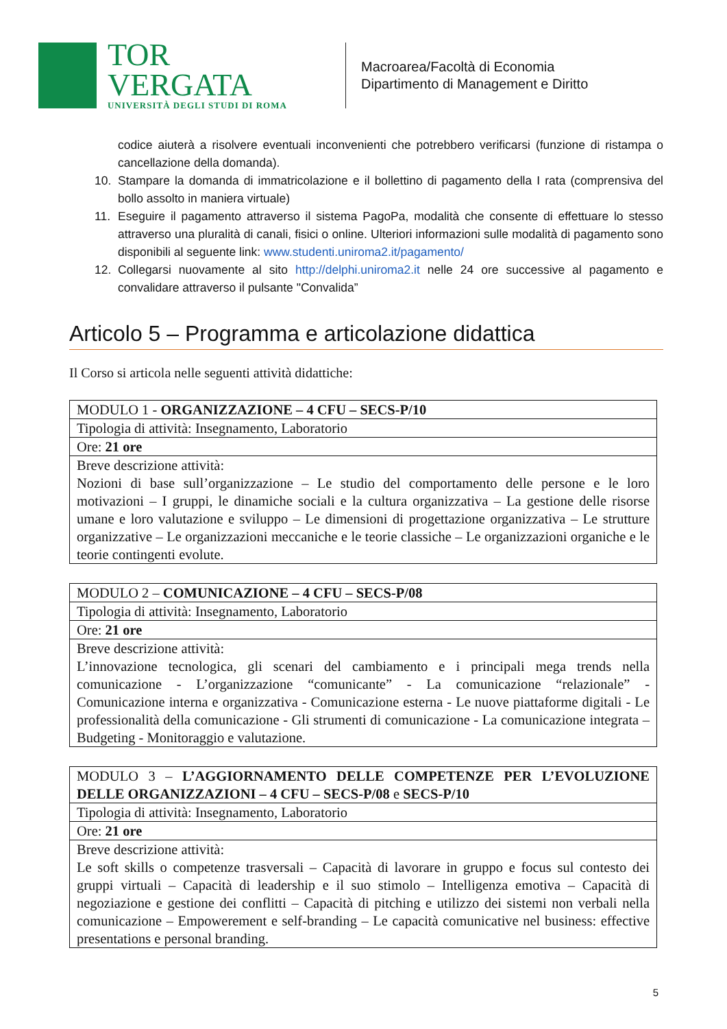TOR VERGATA
UNIVERSITÀ DEGLI STUDI DI ROMA
Macroarea/Facoltà di Economia
Dipartimento di Management e Diritto
codice aiuterà a risolvere eventuali inconvenienti che potrebbero verificarsi (funzione di ristampa o cancellazione della domanda).
10. Stampare la domanda di immatricolazione e il bollettino di pagamento della I rata (comprensiva del bollo assolto in maniera virtuale)
11. Eseguire il pagamento attraverso il sistema PagoPa, modalità che consente di effettuare lo stesso attraverso una pluralità di canali, fisici o online. Ulteriori informazioni sulle modalità di pagamento sono disponibili al seguente link: www.studenti.uniroma2.it/pagamento/
12. Collegarsi nuovamente al sito http://delphi.uniroma2.it nelle 24 ore successive al pagamento e convalidare attraverso il pulsante "Convalida”
Articolo 5 – Programma e articolazione didattica
Il Corso si articola nelle seguenti attività didattiche:
| MODULO 1 - ORGANIZZAZIONE – 4 CFU – SECS-P/10 |
| Tipologia di attività: Insegnamento, Laboratorio |
| Ore: 21 ore |
| Breve descrizione attività: Nozioni di base sull’organizzazione – Le studio del comportamento delle persone e le loro motivazioni – I gruppi, le dinamiche sociali e la cultura organizzativa – La gestione delle risorse umane e loro valutazione e sviluppo – Le dimensioni di progettazione organizzativa – Le strutture organizzative – Le organizzazioni meccaniche e le teorie classiche – Le organizzazioni organiche e le teorie contingenti evolute. |
| MODULO 2 – COMUNICAZIONE – 4 CFU – SECS-P/08 |
| Tipologia di attività: Insegnamento, Laboratorio |
| Ore: 21 ore |
| Breve descrizione attività: L’innovazione tecnologica, gli scenari del cambiamento e i principali mega trends nella comunicazione - L’organizzazione “comunicante” - La comunicazione “relazionale” - Comunicazione interna e organizzativa - Comunicazione esterna - Le nuove piattaforme digitali - Le professionalità della comunicazione - Gli strumenti di comunicazione - La comunicazione integrata – Budgeting - Monitoraggio e valutazione. |
| MODULO 3 – L’AGGIORNAMENTO DELLE COMPETENZE PER L’EVOLUZIONE DELLE ORGANIZZAZIONI – 4 CFU – SECS-P/08 e SECS-P/10 |
| Tipologia di attività: Insegnamento, Laboratorio |
| Ore: 21 ore |
| Breve descrizione attività: Le soft skills o competenze trasversali – Capacità di lavorare in gruppo e focus sul contesto dei gruppi virtuali – Capacità di leadership e il suo stimolo – Intelligenza emotiva – Capacità di negoziazione e gestione dei conflitti – Capacità di pitching e utilizzo dei sistemi non verbali nella comunicazione – Empowerement e self-branding – Le capacità comunicative nel business: effective presentations e personal branding. |
5